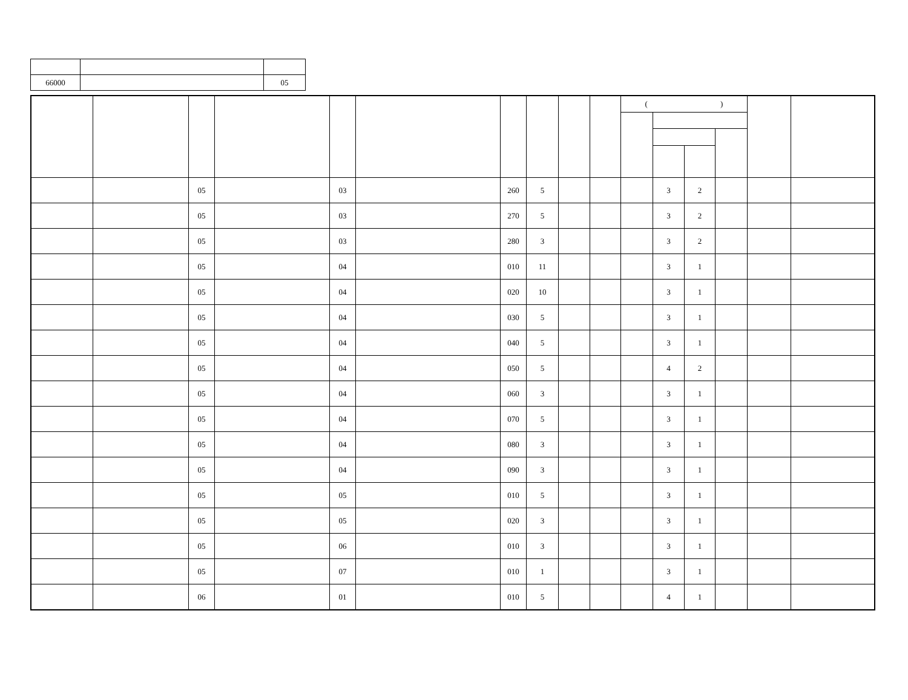| 66000 | | 05 |
| | | | | | | | | | | ( ) | | | | | |
| | | 05 | | 03 | | 260 | 5 | | | | 3 | 2 | | | |
| | | 05 | | 03 | | 270 | 5 | | | | 3 | 2 | | | |
| | | 05 | | 03 | | 280 | 3 | | | | 3 | 2 | | | |
| | | 05 | | 04 | | 010 | 11 | | | | 3 | 1 | | | |
| | | 05 | | 04 | | 020 | 10 | | | | 3 | 1 | | | |
| | | 05 | | 04 | | 030 | 5 | | | | 3 | 1 | | | |
| | | 05 | | 04 | | 040 | 5 | | | | 3 | 1 | | | |
| | | 05 | | 04 | | 050 | 5 | | | | 4 | 2 | | | |
| | | 05 | | 04 | | 060 | 3 | | | | 3 | 1 | | | |
| | | 05 | | 04 | | 070 | 5 | | | | 3 | 1 | | | |
| | | 05 | | 04 | | 080 | 3 | | | | 3 | 1 | | | |
| | | 05 | | 04 | | 090 | 3 | | | | 3 | 1 | | | |
| | | 05 | | 05 | | 010 | 5 | | | | 3 | 1 | | | |
| | | 05 | | 05 | | 020 | 3 | | | | 3 | 1 | | | |
| | | 05 | | 06 | | 010 | 3 | | | | 3 | 1 | | | |
| | | 05 | | 07 | | 010 | 1 | | | | 3 | 1 | | | |
| | | 06 | | 01 | | 010 | 5 | | | | 4 | 1 | | | |